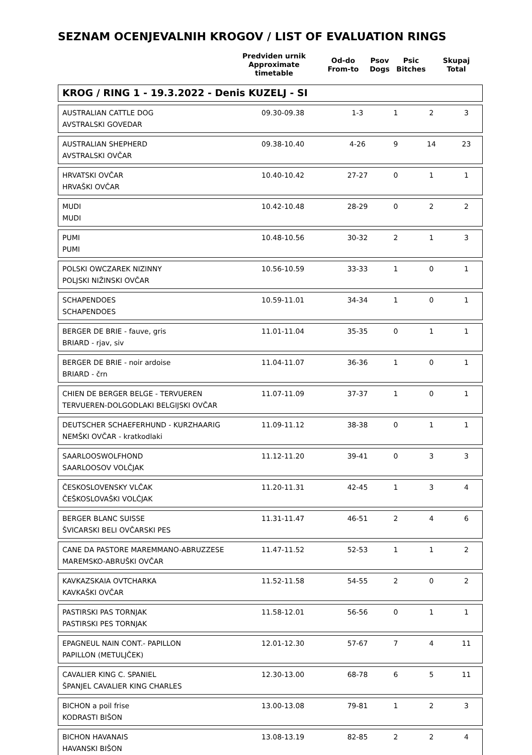SEZNAM OCENJEVALNIH KROGOV / LIST OF EVALUATION RINGS
| | Predviden urnik Approximate timetable | Od-do From-to | Psov Dogs | Psic Bitches | Skupaj Total |
KROG / RING 1 - 19.3.2022 - Denis KUZELJ - SI
| AUSTRALIAN CATTLE DOG AVSTRALSKI GOVEDAR | 09.30-09.38 | 1-3 | 1 | 2 | 3 |
| AUSTRALIAN SHEPHERD AVSTRALSKI OVČAR | 09.38-10.40 | 4-26 | 9 | 14 | 23 |
| HRVATSKI OVČAR HRVAŠKI OVČAR | 10.40-10.42 | 27-27 | 0 | 1 | 1 |
| MUDI MUDI | 10.42-10.48 | 28-29 | 0 | 2 | 2 |
| PUMI PUMI | 10.48-10.56 | 30-32 | 2 | 1 | 3 |
| POLSKI OWCZAREK NIZINNY POLJSKI NIŽINSKI OVČAR | 10.56-10.59 | 33-33 | 1 | 0 | 1 |
| SCHAPENDOES SCHAPENDOES | 10.59-11.01 | 34-34 | 1 | 0 | 1 |
| BERGER DE BRIE - fauve, gris BRIARD - rjav, siv | 11.01-11.04 | 35-35 | 0 | 1 | 1 |
| BERGER DE BRIE - noir ardoise BRIARD - črn | 11.04-11.07 | 36-36 | 1 | 0 | 1 |
| CHIEN DE BERGER BELGE - TERVUEREN TERVUEREN-DOLGODLAKI BELGIJSKI OVČAR | 11.07-11.09 | 37-37 | 1 | 0 | 1 |
| DEUTSCHER SCHAEFERHUND - KURZHAARIG NEMŠKI OVČAR - kratkodlaki | 11.09-11.12 | 38-38 | 0 | 1 | 1 |
| SAARLOOSWOLFHOND SAARLOOSOV VOLČJAK | 11.12-11.20 | 39-41 | 0 | 3 | 3 |
| ČESKOSLOVENSKY VLČAK ČEŠKOSLOVAŠKI VOLČJAK | 11.20-11.31 | 42-45 | 1 | 3 | 4 |
| BERGER BLANC SUISSE ŠVICARSKI BELI OVČARSKI PES | 11.31-11.47 | 46-51 | 2 | 4 | 6 |
| CANE DA PASTORE MAREMMANO-ABRUZZESE MAREMSKO-ABRUŠKI OVČAR | 11.47-11.52 | 52-53 | 1 | 1 | 2 |
| KAVKAZSKAIA OVTCHARKA KAVKAŠKI OVČAR | 11.52-11.58 | 54-55 | 2 | 0 | 2 |
| PASTIRSKI PAS TORNJAK PASTIRSKI PES TORNJAK | 11.58-12.01 | 56-56 | 0 | 1 | 1 |
| EPAGNEUL NAIN CONT.- PAPILLON PAPILLON (METULJČEK) | 12.01-12.30 | 57-67 | 7 | 4 | 11 |
| CAVALIER KING C. SPANIEL ŠPANJEL CAVALIER KING CHARLES | 12.30-13.00 | 68-78 | 6 | 5 | 11 |
| BICHON a poil frise KODRASTI BIŠON | 13.00-13.08 | 79-81 | 1 | 2 | 3 |
| BICHON HAVANAIS HAVANSKI BIŠON | 13.08-13.19 | 82-85 | 2 | 2 | 4 |